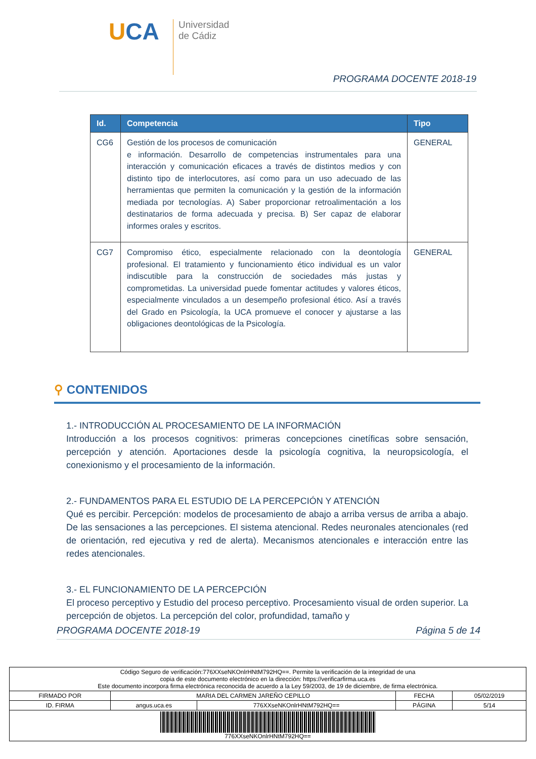UCA
Universidad
de Cádiz
PROGRAMA DOCENTE 2018-19
| Id. | Competencia | Tipo |
| --- | --- | --- |
| CG6 | Gestión de los procesos de comunicación e información. Desarrollo de competencias instrumentales para una interacción y comunicación eficaces a través de distintos medios y con distinto tipo de interlocutores, así como para un uso adecuado de las herramientas que permiten la comunicación y la gestión de la información mediada por tecnologías. A) Saber proporcionar retroalimentación a los destinatarios de forma adecuada y precisa. B) Ser capaz de elaborar informes orales y escritos. | GENERAL |
| CG7 | Compromiso ético, especialmente relacionado con la deontología profesional. El tratamiento y funcionamiento ético individual es un valor indiscutible para la construcción de sociedades más justas y comprometidas. La universidad puede fomentar actitudes y valores éticos, especialmente vinculados a un desempeño profesional ético. Así a través del Grado en Psicología, la UCA promueve el conocer y ajustarse a las obligaciones deontológicas de la Psicología. | GENERAL |
⚲ CONTENIDOS
1.- INTRODUCCIÓN AL PROCESAMIENTO DE LA INFORMACIÓN
Introducción a los procesos cognitivos: primeras concepciones cinetíficas sobre sensación, percepción y atención. Aportaciones desde la psicología cognitiva, la neuropsicología, el conexionismo y el procesamiento de la información.
2.- FUNDAMENTOS PARA EL ESTUDIO DE LA PERCEPCIÓN Y ATENCIÓN
Qué es percibir. Percepción: modelos de procesamiento de abajo a arriba versus de arriba a abajo. De las sensaciones a las percepciones. El sistema atencional. Redes neuronales atencionales (red de orientación, red ejecutiva y red de alerta). Mecanismos atencionales e interacción entre las redes atencionales.
3.- EL FUNCIONAMIENTO DE LA PERCEPCIÓN
El proceso perceptivo y Estudio del proceso perceptivo. Procesamiento visual de orden superior. La percepción de objetos. La percepción del color, profundidad, tamaño y
PROGRAMA DOCENTE 2018-19 Página 5 de 14
| Código Seguro de verificación:776XXseNKOnlrHNtM792HQ==. Permite la verificación de la integridad de una copia de este documento electrónico en la dirección: https://verificarfirma.uca.es Este documento incorpora firma electrónica reconocida de acuerdo a la Ley 59/2003, de 19 de diciembre, de firma electrónica. | | | | |
| FIRMADO POR | MARIA DEL CARMEN JAREÑO CEPILLO | | FECHA | 05/02/2019 |
| ID. FIRMA | angus.uca.es | 776XXseNKOnlrHNtM792HQ== | PÁGINA | 5/14 |
| 776XXseNKOnlrHNtM792HQ== | | | | |